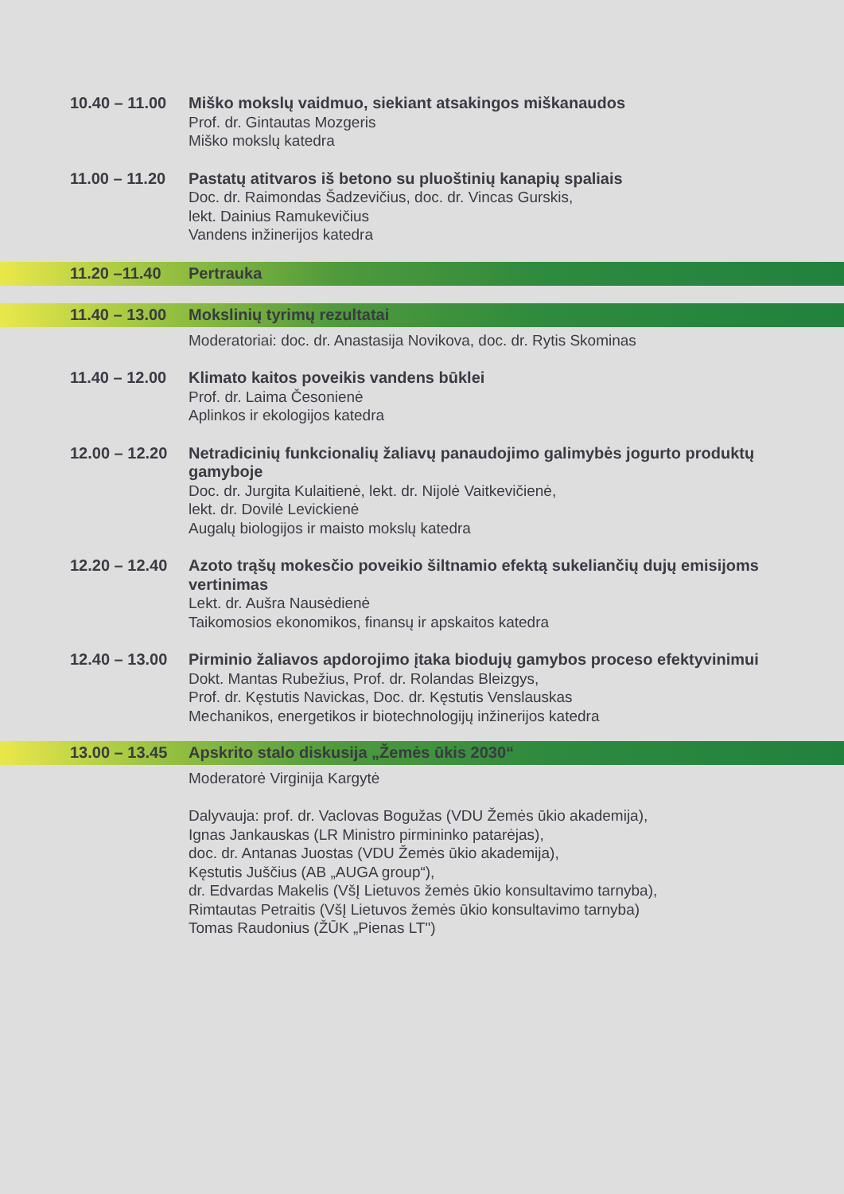10.40 – 11.00
Miško mokslų vaidmuo, siekiant atsakingos miškanaudos
Prof. dr. Gintautas Mozgeris
Miško mokslų katedra
11.00 – 11.20
Pastatų atitvaros iš betono su pluoštinių kanapių spaliais
Doc. dr. Raimondas Šadzevičius, doc. dr. Vincas Gurskis,
lekt. Dainius Ramukevičius
Vandens inžinerijos katedra
11.20 –11.40 Pertrauka
11.40 – 13.00
Mokslinių tyrimų rezultatai
Moderatoriai: doc. dr. Anastasija Novikova, doc. dr. Rytis Skominas
11.40 – 12.00
Klimato kaitos poveikis vandens būklei
Prof. dr. Laima Česonienė
Aplinkos ir ekologijos katedra
12.00 – 12.20
Netradicinių funkcionalių žaliavų panaudojimo galimybės jogurto produktų gamyboje
Doc. dr. Jurgita Kulaitienė, lekt. dr. Nijolė Vaitkevičienė,
lekt. dr. Dovilė Levickienė
Augalų biologijos ir maisto mokslų katedra
12.20 – 12.40
Azoto trąšų mokesčio poveikio šiltnamio efektą sukeliančių dujų emisijoms vertinimas
Lekt. dr. Aušra Nausėdienė
Taikomosios ekonomikos, finansų ir apskaitos katedra
12.40 – 13.00
Pirminio žaliavos apdorojimo įtaka biodujų gamybos proceso efektyvinimui
Dokt. Mantas Rubežius, Prof. dr. Rolandas Bleizgys,
Prof. dr. Kęstutis Navickas, Doc. dr. Kęstutis Venslauskas
Mechanikos, energetikos ir biotechnologijų inžinerijos katedra
13.00 – 13.45
Apskrito stalo diskusija „Žemės ūkis 2030“
Moderatorė Virginija Kargytė
Dalyvauja: prof. dr. Vaclovas Bogužas (VDU Žemės ūkio akademija),
Ignas Jankauskas (LR Ministro pirmininko patarėjas),
doc. dr. Antanas Juostas (VDU Žemės ūkio akademija),
Kęstutis Juščius (AB „AUGA group“),
dr. Edvardas Makelis (VšĮ Lietuvos žemės ūkio konsultavimo tarnyba),
Rimtautas Petraitis (VšĮ Lietuvos žemės ūkio konsultavimo tarnyba)
Tomas Raudonius (ŽŪK „Pienas LT")